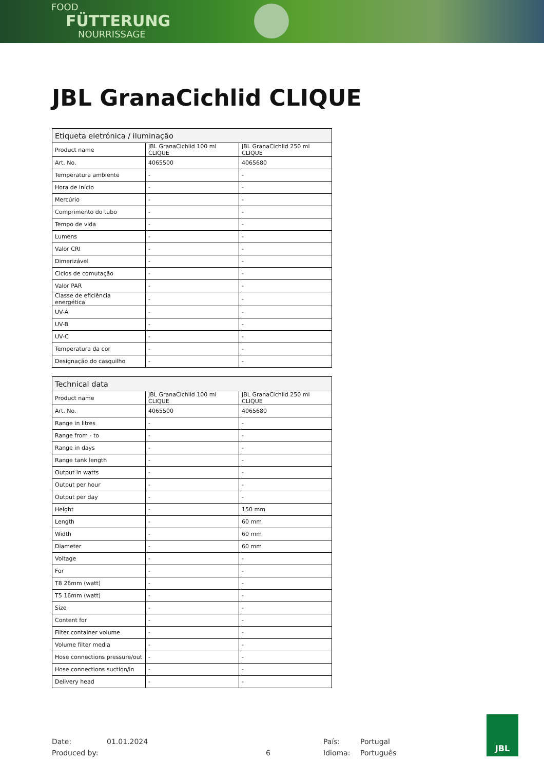FOOD
FÜTTERUNG
NOURRISSAGE
JBL GranaCichlid CLIQUE
| Etiqueta eletrónica / iluminação | | |
| --- | --- | --- |
| Product name | JBL GranaCichlid 100 ml CLIQUE | JBL GranaCichlid 250 ml CLIQUE |
| Art. No. | 4065500 | 4065680 |
| Temperatura ambiente | - | - |
| Hora de início | - | - |
| Mercúrio | - | - |
| Comprimento do tubo | - | - |
| Tempo de vida | - | - |
| Lumens | - | - |
| Valor CRI | - | - |
| Dimerizável | - | - |
| Ciclos de comutação | - | - |
| Valor PAR | - | - |
| Classe de eficiência energética | - | - |
| UV-A | - | - |
| UV-B | - | - |
| UV-C | - | - |
| Temperatura da cor | - | - |
| Designação do casquilho | - | - |
| Technical data | | |
| --- | --- | --- |
| Product name | JBL GranaCichlid 100 ml CLIQUE | JBL GranaCichlid 250 ml CLIQUE |
| Art. No. | 4065500 | 4065680 |
| Range in litres | - | - |
| Range from - to | - | - |
| Range in days | - | - |
| Range tank length | - | - |
| Output in watts | - | - |
| Output per hour | - | - |
| Output per day | - | - |
| Height | - | 150 mm |
| Length | - | 60 mm |
| Width | - | 60 mm |
| Diameter | - | 60 mm |
| Voltage | - | - |
| For | - | - |
| T8 26mm (watt) | - | - |
| T5 16mm (watt) | - | - |
| Size | - | - |
| Content for | - | - |
| Filter container volume | - | - |
| Volume filter media | - | - |
| Hose connections pressure/out | - | - |
| Hose connections suction/in | - | - |
| Delivery head | - | - |
Date:
Produced by:
01.01.2024
6 País:
Idioma:
Portugal
Português
JBL